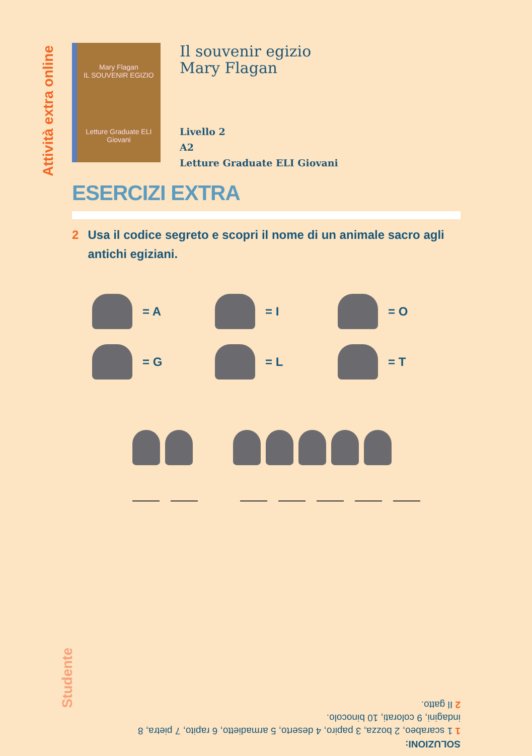Attività extra online
Mary Flagan
IL SOUVENIR EGIZIO
Letture Graduate ELI Giovani
Il souvenir egizio
Mary Flagan
Livello 2
A2
Letture Graduate ELI Giovani
ESERCIZI EXTRA
2 Usa il codice segreto e scopri il nome di un animale sacro agli antichi egiziani.
= A
= I
= O
= G
= L
= T
SOLUZIONI:
1 1 scarabeo, 2 bozza, 3 papiro, 4 deserto, 5 armadietto, 6 rapito, 7 pietra, 8 indagini, 9 colorati, 10 binocolo.
2 Il gatto.
Studente